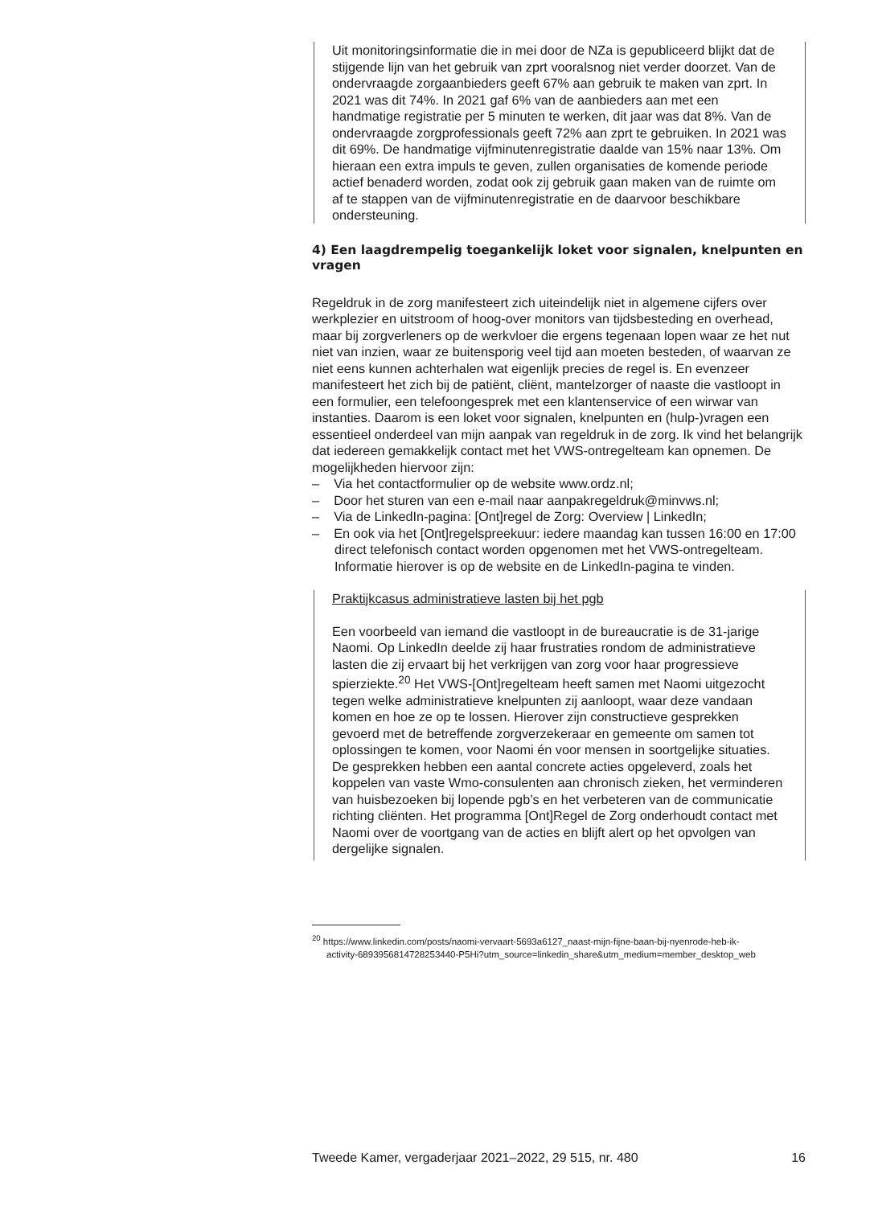Uit monitoringsinformatie die in mei door de NZa is gepubliceerd blijkt dat de stijgende lijn van het gebruik van zprt vooralsnog niet verder doorzet. Van de ondervraagde zorgaanbieders geeft 67% aan gebruik te maken van zprt. In 2021 was dit 74%. In 2021 gaf 6% van de aanbieders aan met een handmatige registratie per 5 minuten te werken, dit jaar was dat 8%. Van de ondervraagde zorgprofessionals geeft 72% aan zprt te gebruiken. In 2021 was dit 69%. De handmatige vijfminutenregistratie daalde van 15% naar 13%. Om hieraan een extra impuls te geven, zullen organisaties de komende periode actief benaderd worden, zodat ook zij gebruik gaan maken van de ruimte om af te stappen van de vijfminutenregistratie en de daarvoor beschikbare ondersteuning.
4) Een laagdrempelig toegankelijk loket voor signalen, knelpunten en vragen
Regeldruk in de zorg manifesteert zich uiteindelijk niet in algemene cijfers over werkplezier en uitstroom of hoog-over monitors van tijdsbesteding en overhead, maar bij zorgverleners op de werkvloer die ergens tegenaan lopen waar ze het nut niet van inzien, waar ze buitensporig veel tijd aan moeten besteden, of waarvan ze niet eens kunnen achterhalen wat eigenlijk precies de regel is. En evenzeer manifesteert het zich bij de patiënt, cliënt, mantelzorger of naaste die vastloopt in een formulier, een telefoongesprek met een klantenservice of een wirwar van instanties. Daarom is een loket voor signalen, knelpunten en (hulp-)vragen een essentieel onderdeel van mijn aanpak van regeldruk in de zorg. Ik vind het belangrijk dat iedereen gemakkelijk contact met het VWS-ontregelteam kan opnemen. De mogelijkheden hiervoor zijn:
– Via het contactformulier op de website www.ordz.nl;
– Door het sturen van een e-mail naar aanpakregeldruk@minvws.nl;
– Via de LinkedIn-pagina: [Ont]regel de Zorg: Overview | LinkedIn;
– En ook via het [Ont]regelspreekuur: iedere maandag kan tussen 16:00 en 17:00 direct telefonisch contact worden opgenomen met het VWS-ontregelteam. Informatie hierover is op de website en de LinkedIn-pagina te vinden.
Praktijkcasus administratieve lasten bij het pgb
Een voorbeeld van iemand die vastloopt in de bureaucratie is de 31-jarige Naomi. Op LinkedIn deelde zij haar frustraties rondom de administratieve lasten die zij ervaart bij het verkrijgen van zorg voor haar progressieve spierziekte.<sup>20</sup> Het VWS-[Ont]regelteam heeft samen met Naomi uitgezocht tegen welke administratieve knelpunten zij aanloopt, waar deze vandaan komen en hoe ze op te lossen. Hierover zijn constructieve gesprekken gevoerd met de betreffende zorgverzekeraar en gemeente om samen tot oplossingen te komen, voor Naomi én voor mensen in soortgelijke situaties. De gesprekken hebben een aantal concrete acties opgeleverd, zoals het koppelen van vaste Wmo-consulenten aan chronisch zieken, het verminderen van huisbezoeken bij lopende pgb’s en het verbeteren van de communicatie richting cliënten. Het programma [Ont]Regel de Zorg onderhoudt contact met Naomi over de voortgang van de acties en blijft alert op het opvolgen van dergelijke signalen.
<sup>20</sup> https://www.linkedin.com/posts/naomi-vervaart-5693a6127_naast-mijn-fijne-baan-bij-nyenrode-heb-ik-activity-6893956814728253440-P5Hi?utm_source=linkedin_share&utm_medium=member_desktop_web
Tweede Kamer, vergaderjaar 2021–2022, 29 515, nr. 480 16